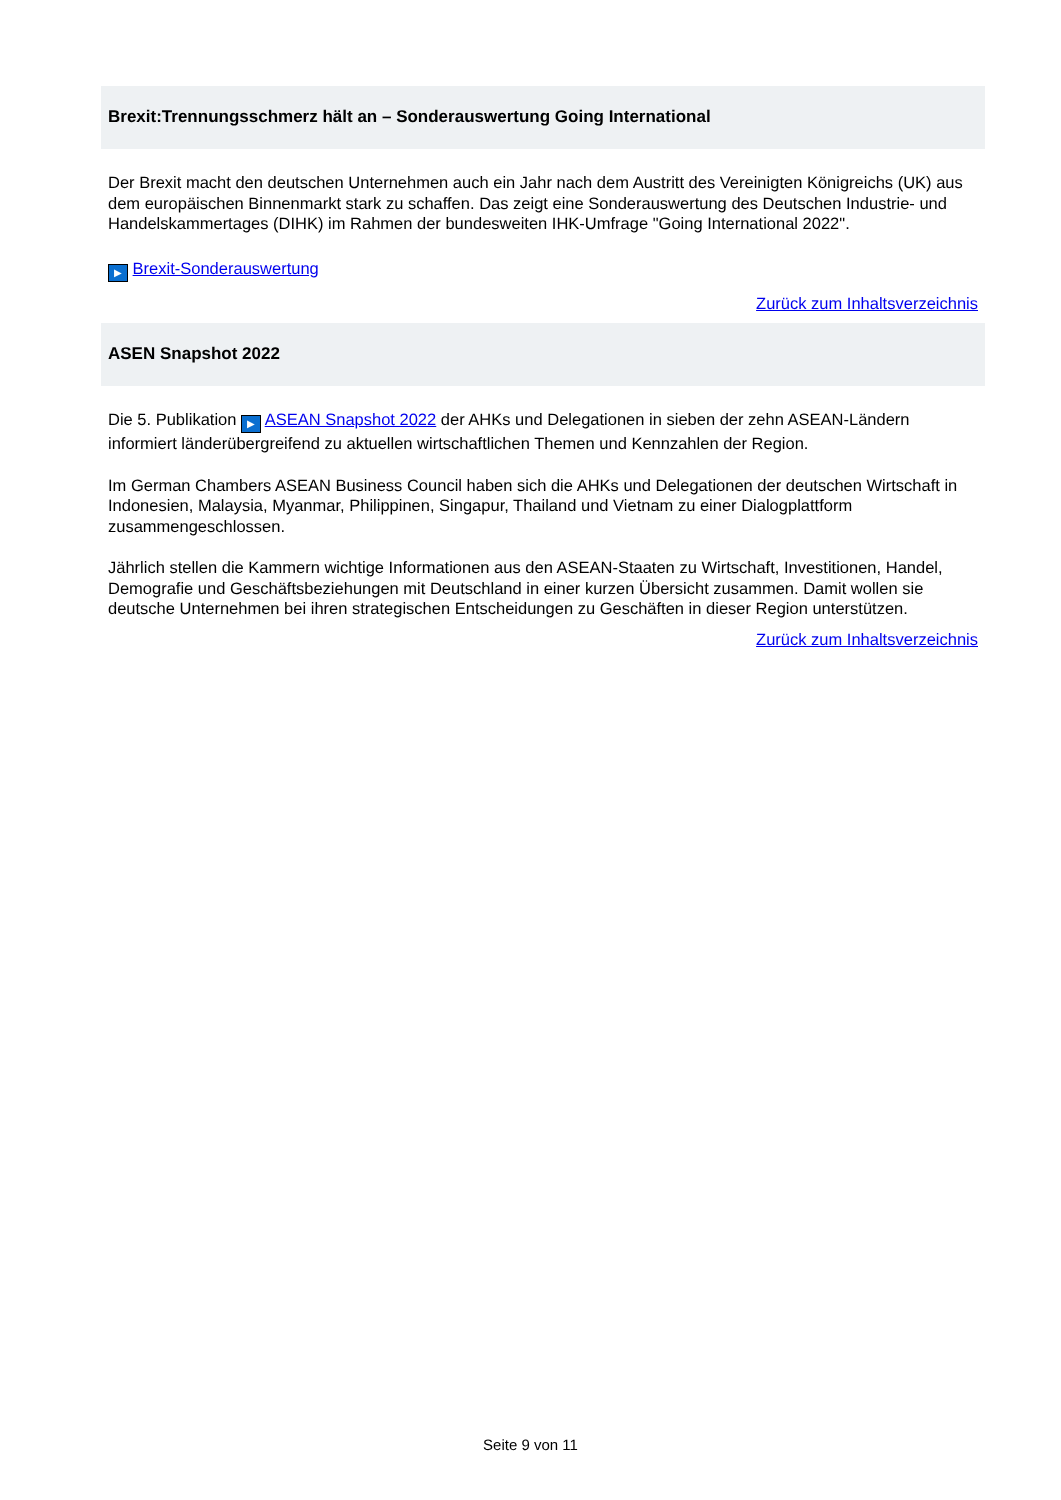Brexit:Trennungsschmerz hält an – Sonderauswertung Going International
Der Brexit macht den deutschen Unternehmen auch ein Jahr nach dem Austritt des Vereinigten Königreichs (UK) aus dem europäischen Binnenmarkt stark zu schaffen. Das zeigt eine Sonderauswertung des Deutschen Industrie- und Handelskammertages (DIHK) im Rahmen der bundesweiten IHK-Umfrage "Going International 2022".
▶ Brexit-Sonderauswertung
Zurück zum Inhaltsverzeichnis
ASEN Snapshot 2022
Die 5. Publikation ▶ ASEAN Snapshot 2022 der AHKs und Delegationen in sieben der zehn ASEAN-Ländern informiert länderübergreifend zu aktuellen wirtschaftlichen Themen und Kennzahlen der Region.
Im German Chambers ASEAN Business Council haben sich die AHKs und Delegationen der deutschen Wirtschaft in Indonesien, Malaysia, Myanmar, Philippinen, Singapur, Thailand und Vietnam zu einer Dialogplattform zusammengeschlossen.
Jährlich stellen die Kammern wichtige Informationen aus den ASEAN-Staaten zu Wirtschaft, Investitionen, Handel, Demografie und Geschäftsbeziehungen mit Deutschland in einer kurzen Übersicht zusammen. Damit wollen sie deutsche Unternehmen bei ihren strategischen Entscheidungen zu Geschäften in dieser Region unterstützen.
Zurück zum Inhaltsverzeichnis
Seite 9 von 11